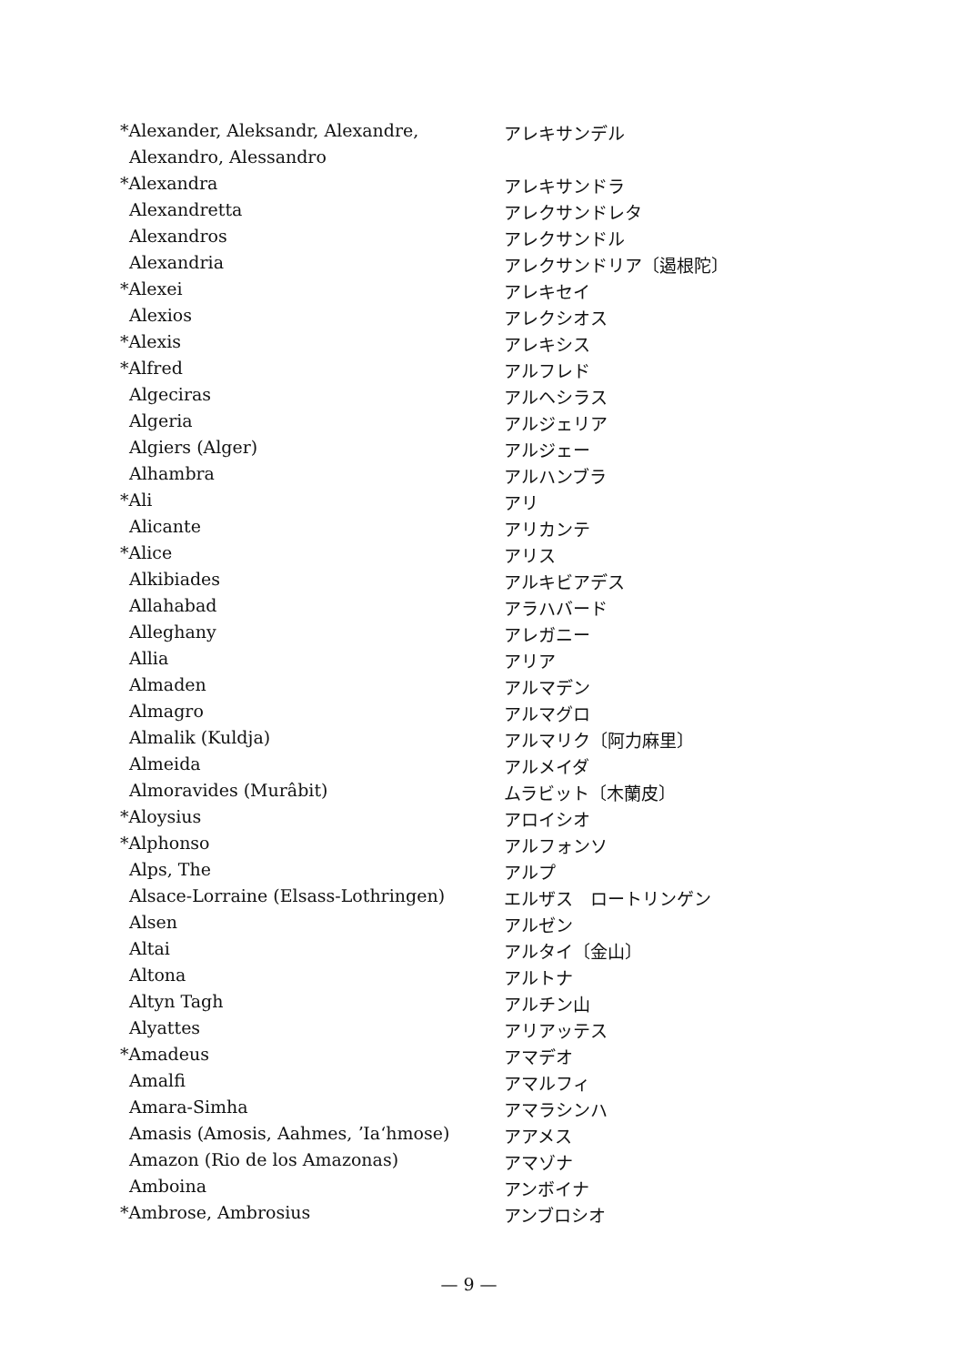| *Alexander, Aleksandr, Alexandre, | アレキサンデル |
| Alexandro, Alessandro | |
| *Alexandra | アレキサンドラ |
| Alexandretta | アレクサンドレタ |
| Alexandros | アレクサンドル |
| Alexandria | アレクサンドリア〔遏根陀〕 |
| *Alexei | アレキセイ |
| Alexios | アレクシオス |
| *Alexis | アレキシス |
| *Alfred | アルフレド |
| Algeciras | アルヘシラス |
| Algeria | アルジェリア |
| Algiers (Alger) | アルジェー |
| Alhambra | アルハンブラ |
| *Ali | アリ |
| Alicante | アリカンテ |
| *Alice | アリス |
| Alkibiades | アルキビアデス |
| Allahabad | アラハバード |
| Alleghany | アレガニー |
| Allia | アリア |
| Almaden | アルマデン |
| Almagro | アルマグロ |
| Almalik (Kuldja) | アルマリク〔阿力麻里〕 |
| Almeida | アルメイダ |
| Almoravides (Murâbit) | ムラビット〔木蘭皮〕 |
| *Aloysius | アロイシオ |
| *Alphonso | アルフォンソ |
| Alps, The | アルプ |
| Alsace-Lorraine (Elsass-Lothringen) | エルザス ロートリンゲン |
| Alsen | アルゼン |
| Altai | アルタイ〔金山〕 |
| Altona | アルトナ |
| Altyn Tagh | アルチン山 |
| Alyattes | アリアッテス |
| *Amadeus | アマデオ |
| Amalfi | アマルフィ |
| Amara-Simha | アマラシンハ |
| Amasis (Amosis, Aahmes, ʼIaʻhmose) | アアメス |
| Amazon (Rio de los Amazonas) | アマゾナ |
| Amboina | アンボイナ |
| *Ambrose, Ambrosius | アンブロシオ |
— 9 —